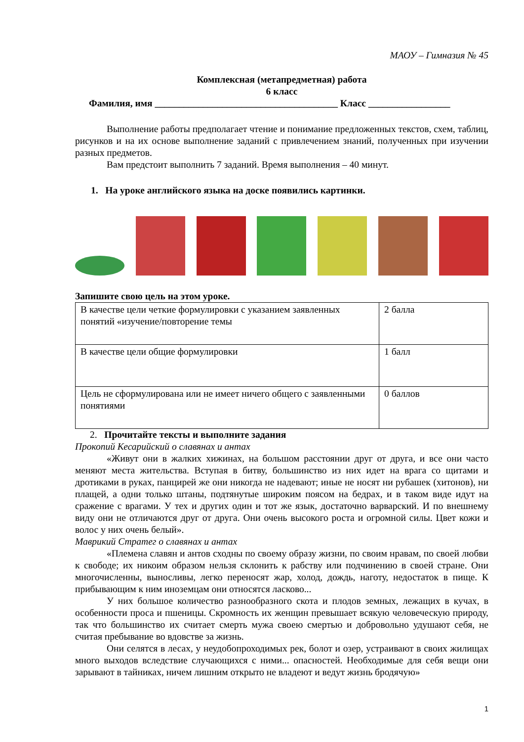МАОУ – Гимназия № 45
Комплексная (метапредметная) работа
6 класс
Фамилия, имя ______________________________________ Класс _________________
Выполнение работы предполагает чтение и понимание предложенных текстов, схем, таблиц, рисунков и на их основе выполнение заданий с привлечением знаний, полученных при изучении разных предметов.
Вам предстоит выполнить 7 заданий. Время выполнения – 40 минут.
1. На уроке английского языка на доске появились картинки.
Запишите свою цель на этом уроке.
| В качестве цели четкие формулировки с указанием заявленных понятий «изучение/повторение темы | 2 балла |
| В качестве цели общие формулировки | 1 балл |
| Цель не сформулирована или не имеет ничего общего с заявленными понятиями | 0 баллов |
2. Прочитайте тексты и выполните задания
Прокопий Кесарийский о славянах и антах
«Живут они в жалких хижинах, на большом расстоянии друг от друга, и все они часто меняют места жительства. Вступая в битву, большинство из них идет на врага со щитами и дротиками в руках, панцирей же они никогда не надевают; иные не носят ни рубашек (хитонов), ни плащей, а одни только штаны, подтянутые широким поясом на бедрах, и в таком виде идут на сражение с врагами. У тех и других один и тот же язык, достаточно варварский. И по внешнему виду они не отличаются друг от друга. Они очень высокого роста и огромной силы. Цвет кожи и волос у них очень белый».
Маврикий Стратег о славянах и антах
«Племена славян и антов сходны по своему образу жизни, по своим нравам, по своей любви к свободе; их никоим образом нельзя склонить к рабству или подчинению в своей стране. Они многочисленны, выносливы, легко переносят жар, холод, дождь, наготу, недостаток в пище. К прибывающим к ним иноземцам они относятся ласково...
У них большое количество разнообразного скота и плодов земных, лежащих в кучах, в особенности проса и пшеницы. Скромность их женщин превышает всякую человеческую природу, так что большинство их считает смерть мужа своею смертью и добровольно удушают себя, не считая пребывание во вдовстве за жизнь.
Они селятся в лесах, у неудобопроходимых рек, болот и озер, устраивают в своих жилищах много выходов вследствие случающихся с ними... опасностей. Необходимые для себя вещи они зарывают в тайниках, ничем лишним открыто не владеют и ведут жизнь бродячую»
1